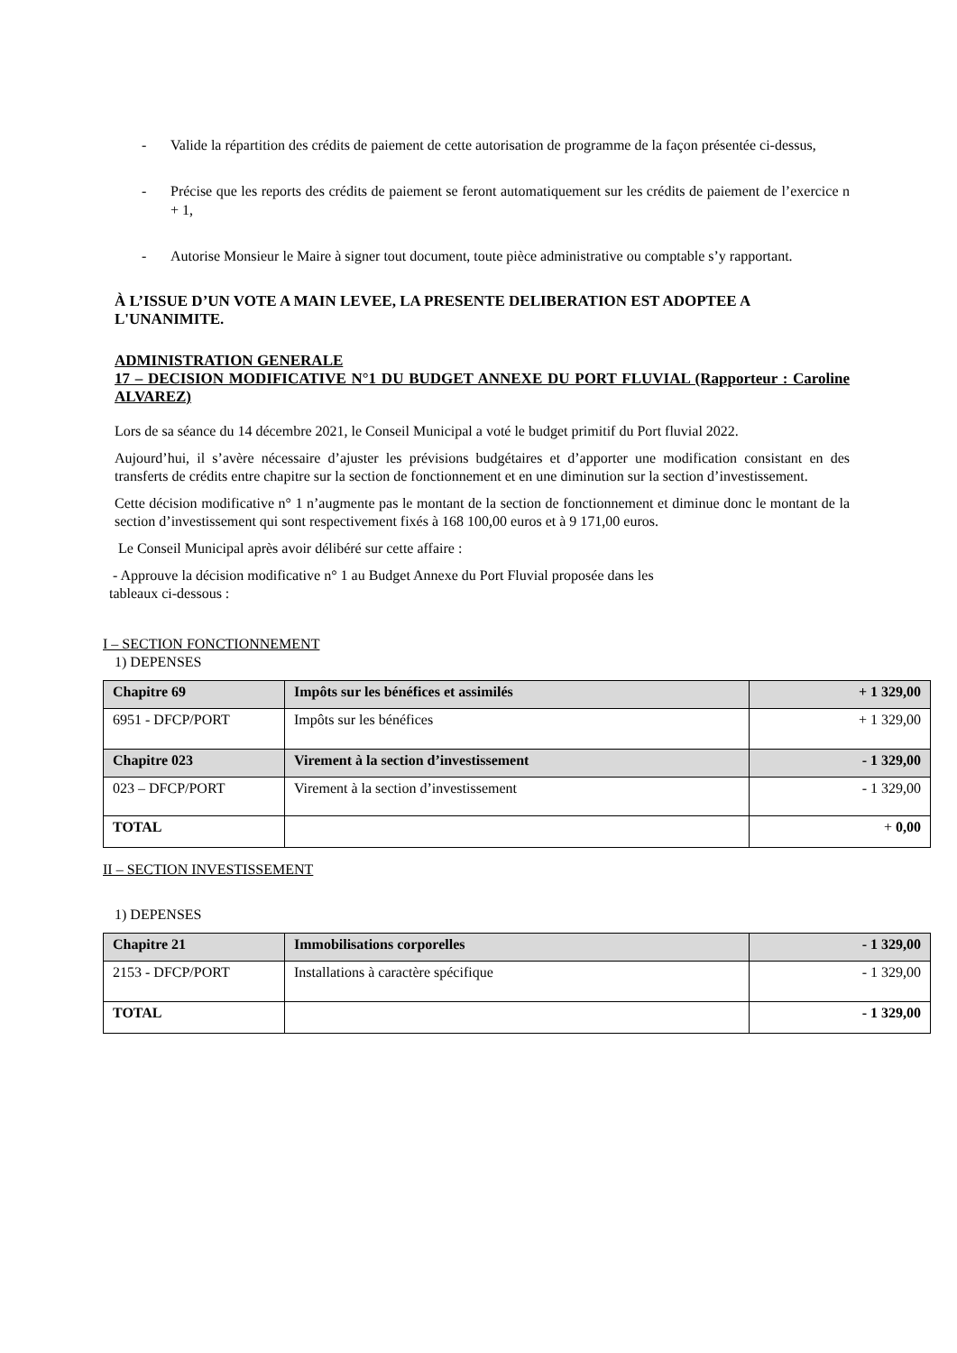- Valide la répartition des crédits de paiement de cette autorisation de programme de la façon présentée ci-dessus,
- Précise que les reports des crédits de paiement se feront automatiquement sur les crédits de paiement de l’exercice n + 1,
- Autorise Monsieur le Maire à signer tout document, toute pièce administrative ou comptable s’y rapportant.
À L’ISSUE D’UN VOTE A MAIN LEVEE, LA PRESENTE DELIBERATION EST ADOPTEE A L'UNANIMITE.
ADMINISTRATION GENERALE
17 – DECISION MODIFICATIVE N°1 DU BUDGET ANNEXE DU PORT FLUVIAL (Rapporteur : Caroline ALVAREZ)
Lors de sa séance du 14 décembre 2021, le Conseil Municipal a voté le budget primitif du Port fluvial 2022.
Aujourd’hui, il s’avère nécessaire d’ajuster les prévisions budgétaires et d’apporter une modification consistant en des transferts de crédits entre chapitre sur la section de fonctionnement et en une diminution sur la section d’investissement.
Cette décision modificative n° 1 n’augmente pas le montant de la section de fonctionnement et diminue donc le montant de la section d’investissement qui sont respectivement fixés à 168 100,00 euros et à 9 171,00 euros.
Le Conseil Municipal après avoir délibéré sur cette affaire :
- Approuve la décision modificative n° 1 au Budget Annexe du Port Fluvial proposée dans les
tableaux ci-dessous :
I – SECTION FONCTIONNEMENT
1) DEPENSES
| Chapitre 69 | Impôts sur les bénéfices et assimilés | + 1 329,00 |
| 6951 - DFCP/PORT | Impôts sur les bénéfices | + 1 329,00 |
| Chapitre 023 | Virement à la section d’investissement | - 1 329,00 |
| 023 – DFCP/PORT | Virement à la section d’investissement | - 1 329,00 |
| TOTAL | | + 0,00 |
II – SECTION INVESTISSEMENT
1) DEPENSES
| Chapitre 21 | Immobilisations corporelles | - 1 329,00 |
| 2153 - DFCP/PORT | Installations à caractère spécifique | - 1 329,00 |
| TOTAL | | - 1 329,00 |